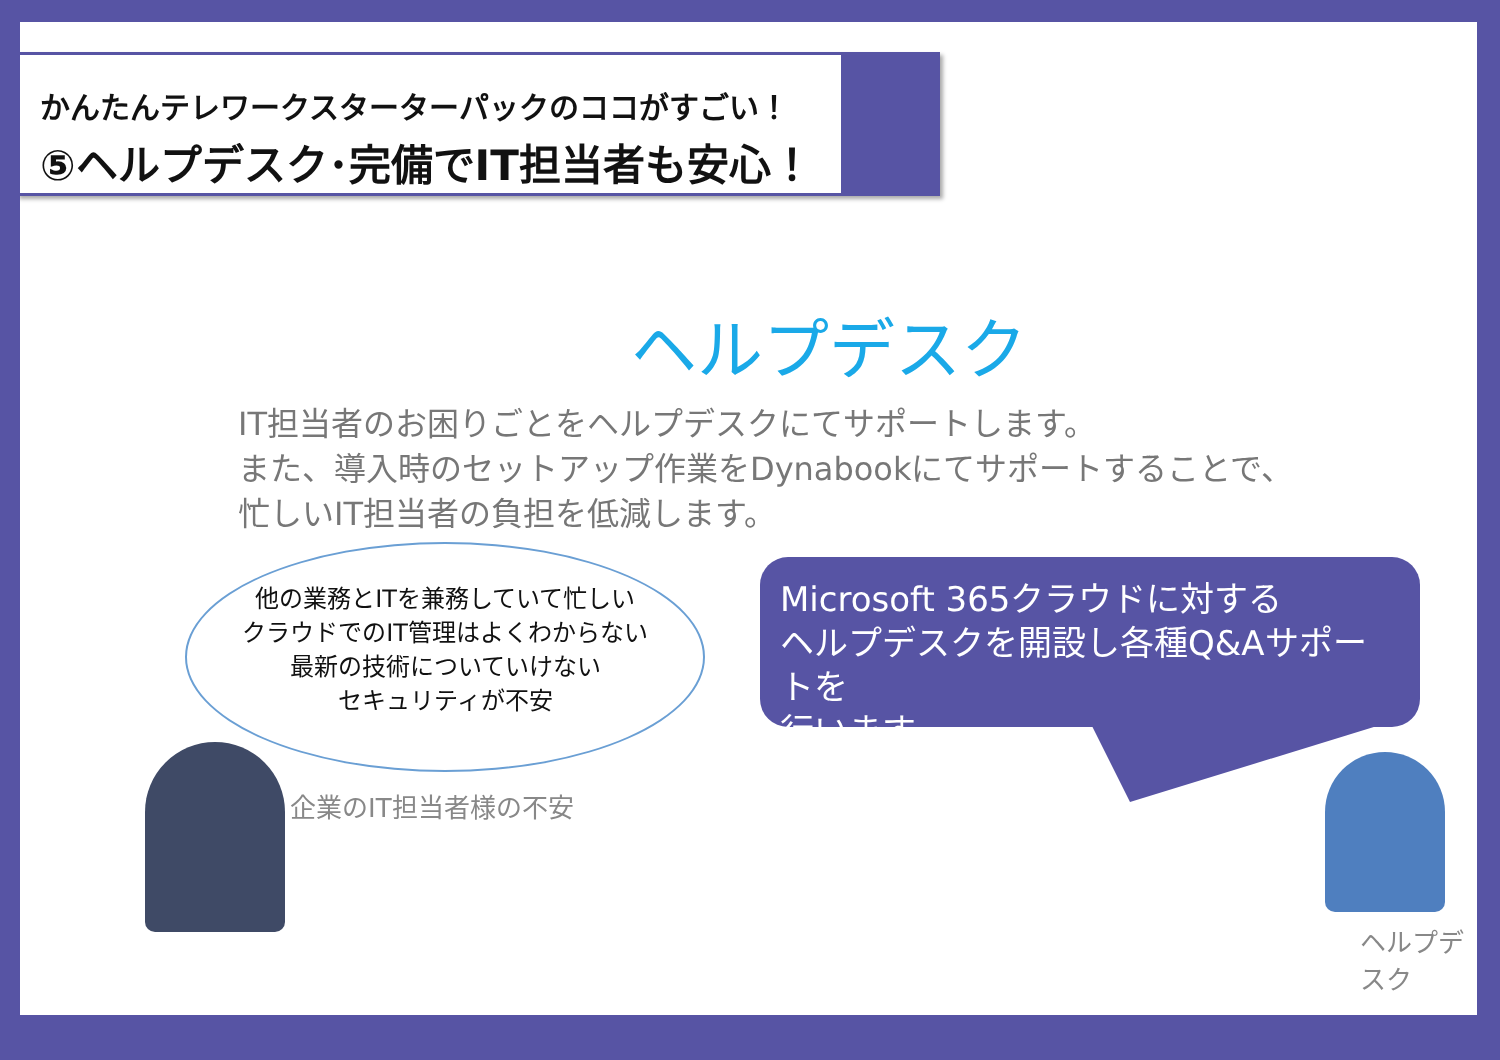かんたんテレワークスターターパックのココがすごい！
⑤ヘルプデスク･完備でIT担当者も安心！
ヘルプデスク
IT担当者のお困りごとをヘルプデスクにてサポートします。
また、導入時のセットアップ作業をDynabookにてサポートすることで、
忙しいIT担当者の負担を低減します。
他の業務とITを兼務していて忙しい
クラウドでのIT管理はよくわからない
最新の技術についていけない
セキュリティが不安
企業のIT担当者様の不安
Microsoft 365クラウドに対する
ヘルプデスクを開設し各種Q&Aサポートを
行います。
ヘルプデスク